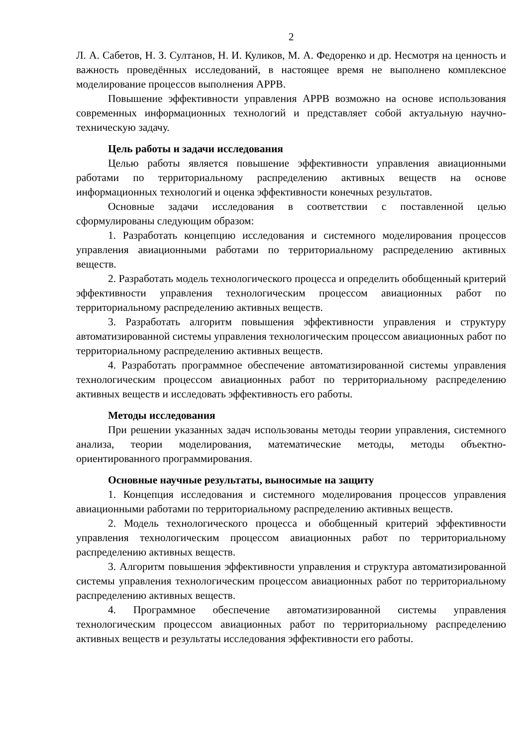2
Л. А. Сабетов, Н. З. Султанов, Н. И. Куликов, М. А. Федоренко и др. Несмотря на ценность и важность проведённых исследований, в настоящее время не выполнено комплексное моделирование процессов выполнения АРРВ.
Повышение эффективности управления АРРВ возможно на основе использования современных информационных технологий и представляет собой актуальную научно-техническую задачу.
Цель работы и задачи исследования
Целью работы является повышение эффективности управления авиационными работами по территориальному распределению активных веществ на основе информационных технологий и оценка эффективности конечных результатов.
Основные задачи исследования в соответствии с поставленной целью сформулированы следующим образом:
1. Разработать концепцию исследования и системного моделирования процессов управления авиационными работами по территориальному распределению активных веществ.
2. Разработать модель технологического процесса и определить обобщенный критерий эффективности управления технологическим процессом авиационных работ по территориальному распределению активных веществ.
3. Разработать алгоритм повышения эффективности управления и структуру автоматизированной системы управления технологическим процессом авиационных работ по территориальному распределению активных веществ.
4. Разработать программное обеспечение автоматизированной системы управления технологическим процессом авиационных работ по территориальному распределению активных веществ и исследовать эффективность его работы.
Методы исследования
При решении указанных задач использованы методы теории управления, системного анализа, теории моделирования, математические методы, методы объектно-ориентированного программирования.
Основные научные результаты, выносимые на защиту
1. Концепция исследования и системного моделирования процессов управления авиационными работами по территориальному распределению активных веществ.
2. Модель технологического процесса и обобщенный критерий эффективности управления технологическим процессом авиационных работ по территориальному распределению активных веществ.
3. Алгоритм повышения эффективности управления и структура автоматизированной системы управления технологическим процессом авиационных работ по территориальному распределению активных веществ.
4. Программное обеспечение автоматизированной системы управления технологическим процессом авиационных работ по территориальному распределению активных веществ и результаты исследования эффективности его работы.